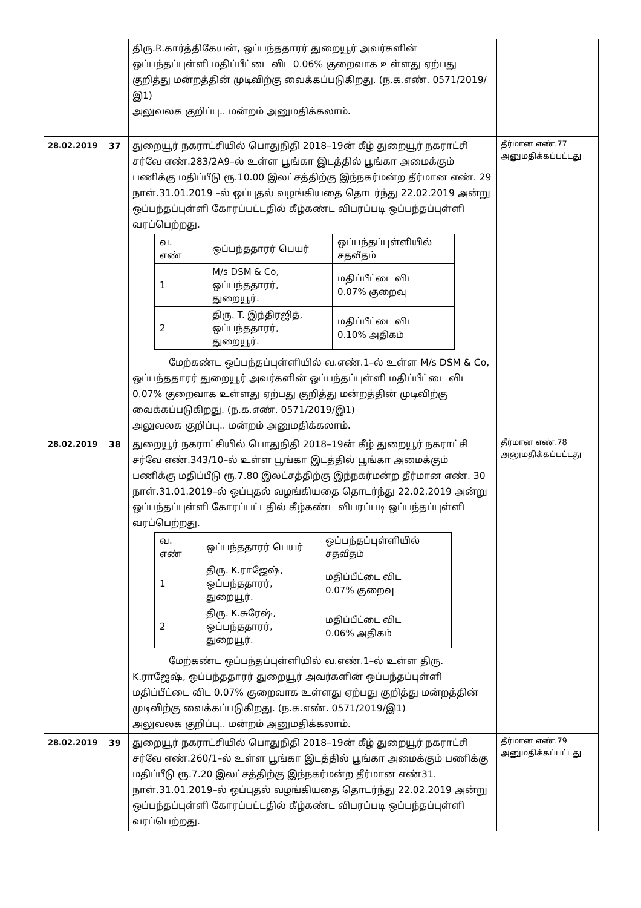| | | திரு.R.கார்த்திகேயன், ஒப்பந்ததாரர் துறையூர் அவர்களின் ஒப்பந்தப்புள்ளி மதிப்பீட்டை விட 0.06% குறைவாக உள்ளது ஏற்பது குறித்து மன்றத்தின் முடிவிற்கு வைக்கப்படுகிறது. (ந.க.எண். 0571/2019/இ1) அலுவலக குறிப்பு.. மன்றம் அனுமதிக்கலாம். | |
| 28.02.2019 | 37 | துறையூர் நகராட்சியில் பொதுநிதி 2018–19ன் கீழ் துறையூர் நகராட்சி சர்வே எண்.283/2A9–ல் உள்ள பூங்கா இடத்தில் பூங்கா அமைக்கும் பணிக்கு மதிப்பீடு ரூ.10.00 இலட்சத்திற்கு இந்நகர்மன்ற தீர்மான எண். 29 நாள்.31.01.2019 –ல் ஒப்புதல் வழங்கியதை தொடர்ந்து 22.02.2019 அன்று ஒப்பந்தப்புள்ளி கோரப்பட்டதில் கீழ்கண்ட விபரப்படி ஒப்பந்தப்புள்ளி வரப்பெற்றது. / வ. எண் / ஒப்பந்ததாரர் பெயர் / ஒப்பந்தப்புள்ளியில் சதவீதம் / / 1 / M/s DSM & Co, ஒப்பந்ததாரர், துறையூர். / மதிப்பீட்டை விட 0.07% குறைவு / / 2 / திரு. T. இந்திரஜித், ஒப்பந்ததாரர், துறையூர். / மதிப்பீட்டை விட 0.10% அதிகம் / மேற்கண்ட ஒப்பந்தப்புள்ளியில் வ.எண்.1–ல் உள்ள M/s DSM & Co, ஒப்பந்ததாரர் துறையூர் அவர்களின் ஒப்பந்தப்புள்ளி மதிப்பீட்டை விட 0.07% குறைவாக உள்ளது ஏற்பது குறித்து மன்றத்தின் முடிவிற்கு வைக்கப்படுகிறது. (ந.க.எண். 0571/2019/இ1) அலுவலக குறிப்பு.. மன்றம் அனுமதிக்கலாம். | தீர்மான எண்.77 அனுமதிக்கப்பட்டது |
| 28.02.2019 | 38 | துறையூர் நகராட்சியில் பொதுநிதி 2018–19ன் கீழ் துறையூர் நகராட்சி சர்வே எண்.343/10–ல் உள்ள பூங்கா இடத்தில் பூங்கா அமைக்கும் பணிக்கு மதிப்பீடு ரூ.7.80 இலட்சத்திற்கு இந்நகர்மன்ற தீர்மான எண். 30 நாள்.31.01.2019–ல் ஒப்புதல் வழங்கியதை தொடர்ந்து 22.02.2019 அன்று ஒப்பந்தப்புள்ளி கோரப்பட்டதில் கீழ்கண்ட விபரப்படி ஒப்பந்தப்புள்ளி வரப்பெற்றது. / வ. எண் / ஒப்பந்ததாரர் பெயர் / ஒப்பந்தப்புள்ளியில் சதவீதம் / / 1 / திரு. K.ராஜேஷ், ஒப்பந்ததாரர், துறையூர். / மதிப்பீட்டை விட 0.07% குறைவு / / 2 / திரு. K.சுரேஷ், ஒப்பந்ததாரர், துறையூர். / மதிப்பீட்டை விட 0.06% அதிகம் / மேற்கண்ட ஒப்பந்தப்புள்ளியில் வ.எண்.1–ல் உள்ள திரு. K.ராஜேஷ், ஒப்பந்ததாரர் துறையூர் அவர்களின் ஒப்பந்தப்புள்ளி மதிப்பீட்டை விட 0.07% குறைவாக உள்ளது ஏற்பது குறித்து மன்றத்தின் முடிவிற்கு வைக்கப்படுகிறது. (ந.க.எண். 0571/2019/இ1) அலுவலக குறிப்பு.. மன்றம் அனுமதிக்கலாம். | தீர்மான எண்.78 அனுமதிக்கப்பட்டது |
| 28.02.2019 | 39 | துறையூர் நகராட்சியில் பொதுநிதி 2018–19ன் கீழ் துறையூர் நகராட்சி சர்வே எண்.260/1–ல் உள்ள பூங்கா இடத்தில் பூங்கா அமைக்கும் பணிக்கு மதிப்பீடு ரூ.7.20 இலட்சத்திற்கு இந்நகர்மன்ற தீர்மான எண்31. நாள்.31.01.2019–ல் ஒப்புதல் வழங்கியதை தொடர்ந்து 22.02.2019 அன்று ஒப்பந்தப்புள்ளி கோரப்பட்டதில் கீழ்கண்ட விபரப்படி ஒப்பந்தப்புள்ளி வரப்பெற்றது. | தீர்மான எண்.79 அனுமதிக்கப்பட்டது |